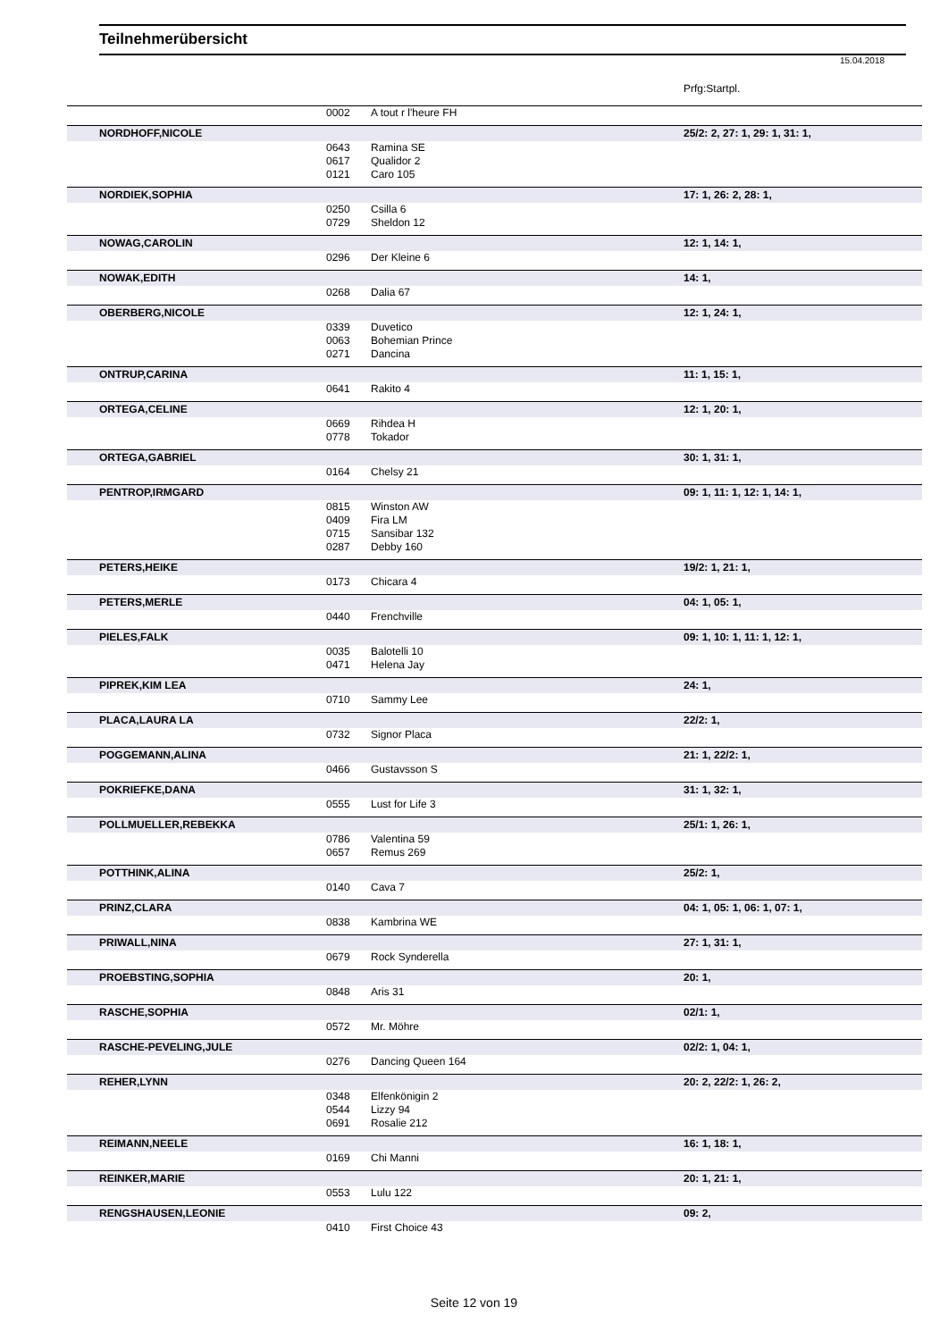Teilnehmerübersicht
15.04.2018
Prfg:Startpl.
| | | 0002 | A tout r l'heure FH | | |
| | NORDHOFF,NICOLE | | | 25/2: 2, 27: 1, 29: 1, 31: 1, | |
| | | 0643 | Ramina SE | | |
| | | 0617 | Qualidor 2 | | |
| | | 0121 | Caro 105 | | |
| | NORDIEK,SOPHIA | | | 17: 1, 26: 2, 28: 1, | |
| | | 0250 | Csilla 6 | | |
| | | 0729 | Sheldon 12 | | |
| | NOWAG,CAROLIN | | | 12: 1, 14: 1, | |
| | | 0296 | Der Kleine 6 | | |
| | NOWAK,EDITH | | | 14: 1, | |
| | | 0268 | Dalia 67 | | |
| | OBERBERG,NICOLE | | | 12: 1, 24: 1, | |
| | | 0339 | Duvetico | | |
| | | 0063 | Bohemian Prince | | |
| | | 0271 | Dancina | | |
| | ONTRUP,CARINA | | | 11: 1, 15: 1, | |
| | | 0641 | Rakito 4 | | |
| | ORTEGA,CELINE | | | 12: 1, 20: 1, | |
| | | 0669 | Rihdea H | | |
| | | 0778 | Tokador | | |
| | ORTEGA,GABRIEL | | | 30: 1, 31: 1, | |
| | | 0164 | Chelsy 21 | | |
| | PENTROP,IRMGARD | | | 09: 1, 11: 1, 12: 1, 14: 1, | |
| | | 0815 | Winston AW | | |
| | | 0409 | Fira LM | | |
| | | 0715 | Sansibar 132 | | |
| | | 0287 | Debby 160 | | |
| | PETERS,HEIKE | | | 19/2: 1, 21: 1, | |
| | | 0173 | Chicara 4 | | |
| | PETERS,MERLE | | | 04: 1, 05: 1, | |
| | | 0440 | Frenchville | | |
| | PIELES,FALK | | | 09: 1, 10: 1, 11: 1, 12: 1, | |
| | | 0035 | Balotelli 10 | | |
| | | 0471 | Helena Jay | | |
| | PIPREK,KIM LEA | | | 24: 1, | |
| | | 0710 | Sammy Lee | | |
| | PLACA,LAURA LA | | | 22/2: 1, | |
| | | 0732 | Signor Placa | | |
| | POGGEMANN,ALINA | | | 21: 1, 22/2: 1, | |
| | | 0466 | Gustavsson S | | |
| | POKRIEFKE,DANA | | | 31: 1, 32: 1, | |
| | | 0555 | Lust for Life 3 | | |
| | POLLMUELLER,REBEKKA | | | 25/1: 1, 26: 1, | |
| | | 0786 | Valentina 59 | | |
| | | 0657 | Remus 269 | | |
| | POTTHINK,ALINA | | | 25/2: 1, | |
| | | 0140 | Cava 7 | | |
| | PRINZ,CLARA | | | 04: 1, 05: 1, 06: 1, 07: 1, | |
| | | 0838 | Kambrina WE | | |
| | PRIWALL,NINA | | | 27: 1, 31: 1, | |
| | | 0679 | Rock Synderella | | |
| | PROEBSTING,SOPHIA | | | 20: 1, | |
| | | 0848 | Aris 31 | | |
| | RASCHE,SOPHIA | | | 02/1: 1, | |
| | | 0572 | Mr. Möhre | | |
| | RASCHE-PEVELING,JULE | | | 02/2: 1, 04: 1, | |
| | | 0276 | Dancing Queen 164 | | |
| | REHER,LYNN | | | 20: 2, 22/2: 1, 26: 2, | |
| | | 0348 | Elfenkönigin 2 | | |
| | | 0544 | Lizzy 94 | | |
| | | 0691 | Rosalie 212 | | |
| | REIMANN,NEELE | | | 16: 1, 18: 1, | |
| | | 0169 | Chi Manni | | |
| | REINKER,MARIE | | | 20: 1, 21: 1, | |
| | | 0553 | Lulu 122 | | |
| | RENGSHAUSEN,LEONIE | | | 09: 2, | |
| | | 0410 | First Choice 43 | | |
Seite 12 von 19